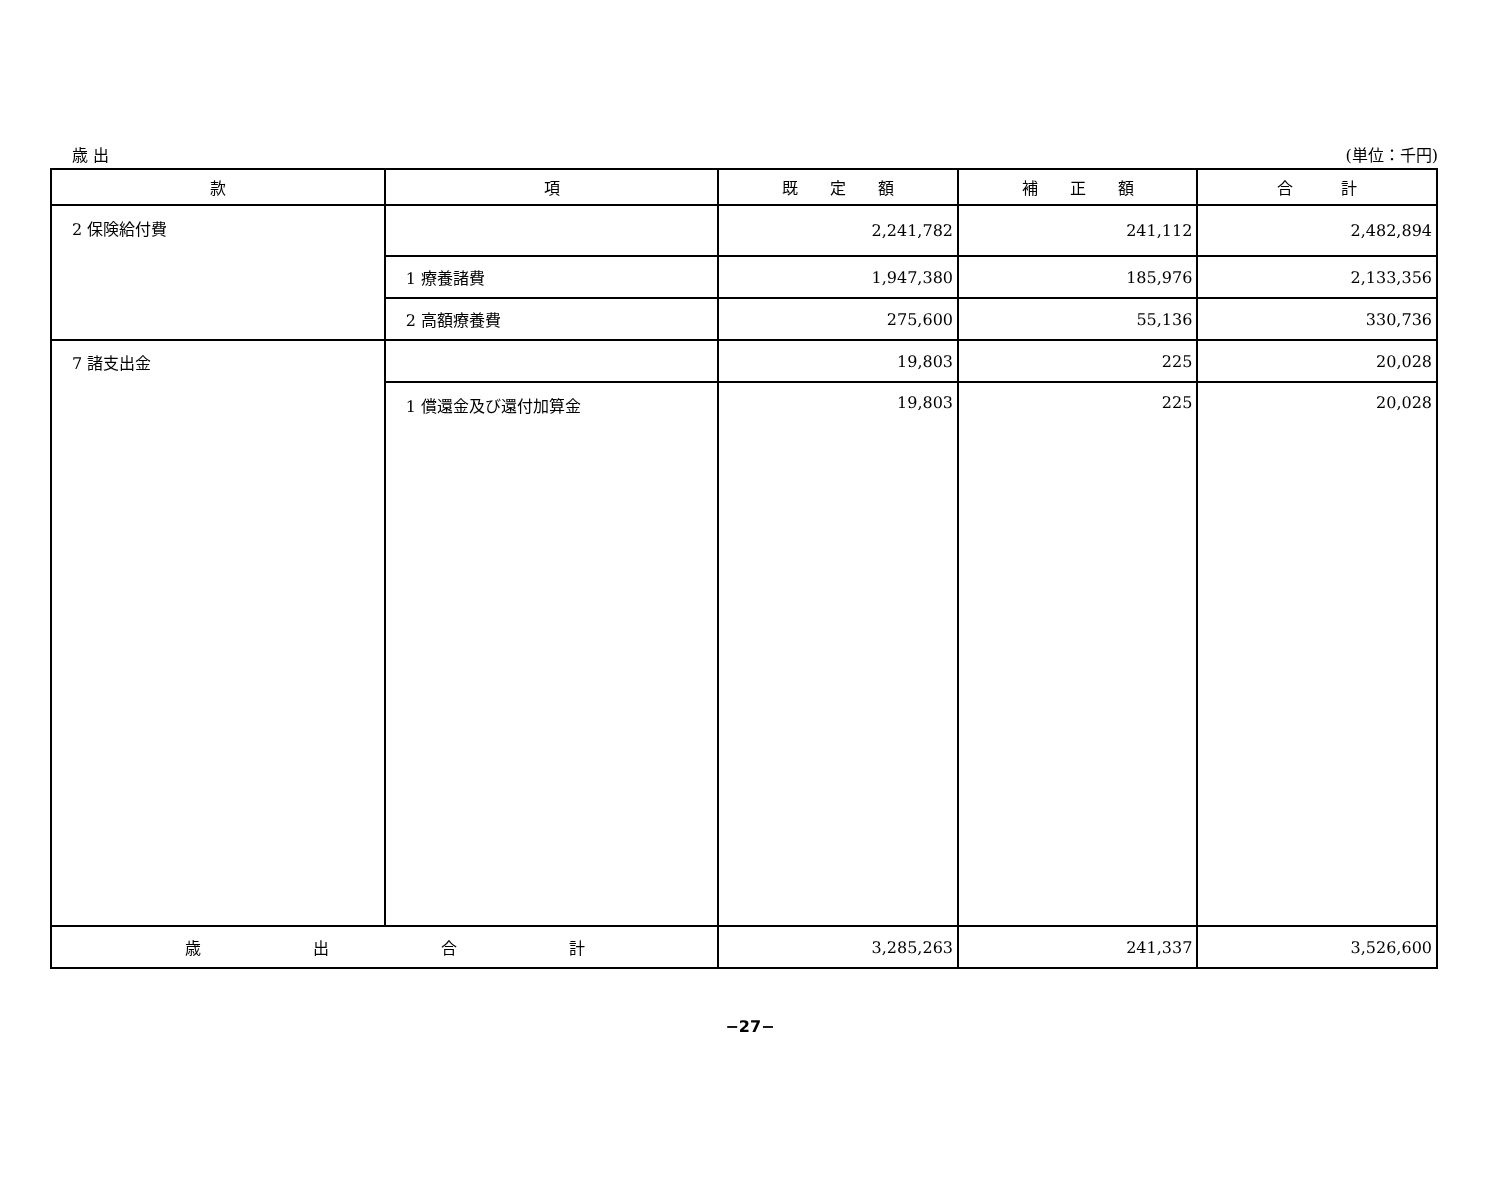歳 出 (単位：千円)
| 款 | 項 | 既 定 額 | 補 正 額 | 合 計 |
| --- | --- | --- | --- | --- |
| 2 保険給付費 | | 2,241,782 | 241,112 | 2,482,894 |
| | 1 療養諸費 | 1,947,380 | 185,976 | 2,133,356 |
| | 2 高額療養費 | 275,600 | 55,136 | 330,736 |
| 7 諸支出金 | | 19,803 | 225 | 20,028 |
| | 1 償還金及び還付加算金 | 19,803 | 225 | 20,028 |
| 歳 出 合 計 | | 3,285,263 | 241,337 | 3,526,600 |
−27−